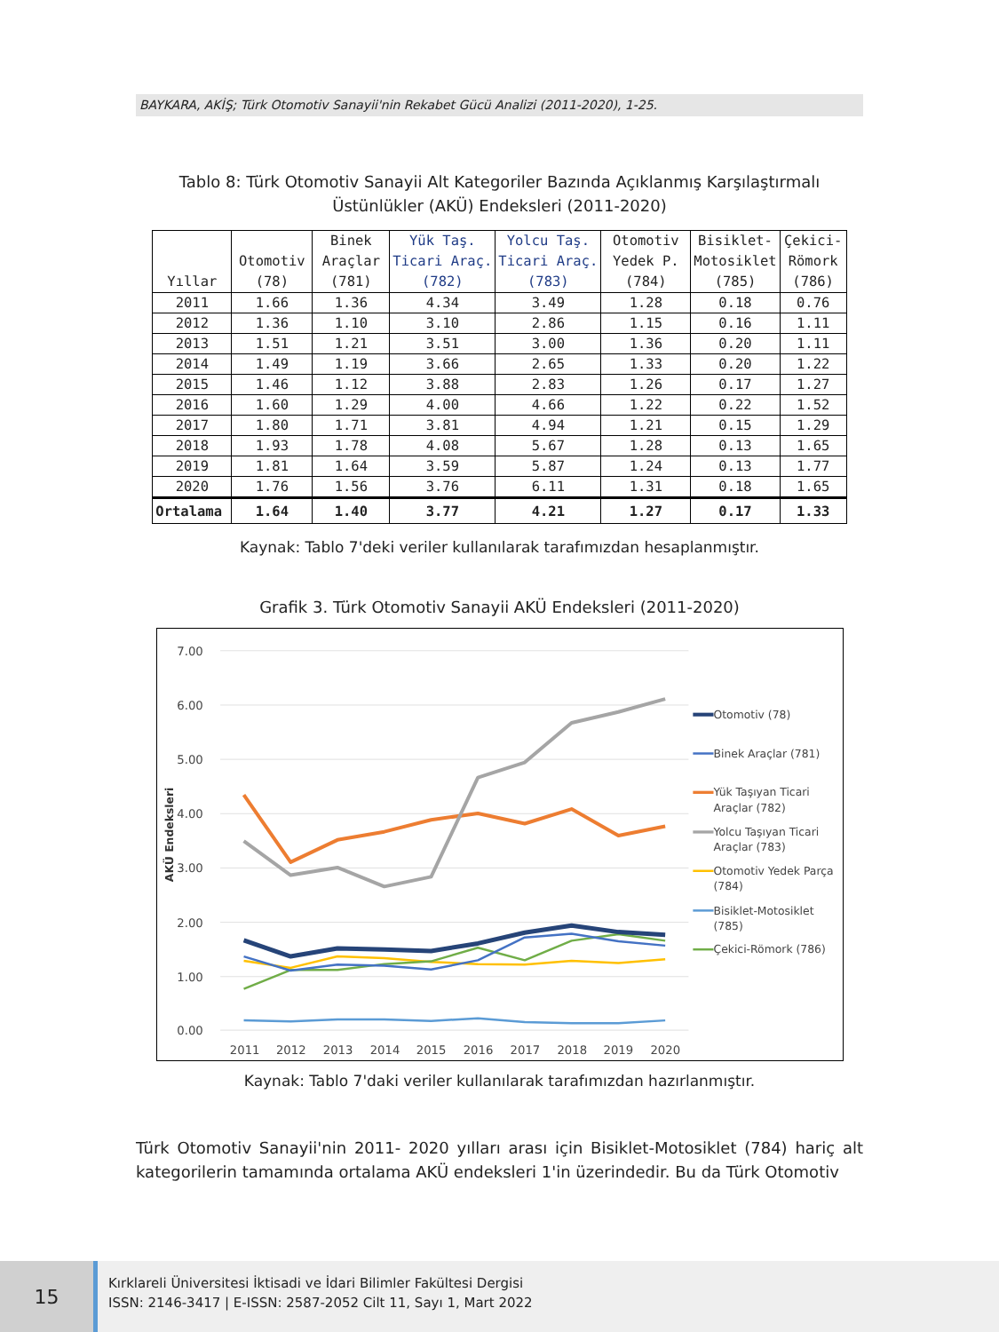BAYKARA, AKİŞ; Türk Otomotiv Sanayii'nin Rekabet Gücü Analizi (2011-2020), 1-25.
Tablo 8: Türk Otomotiv Sanayii Alt Kategoriler Bazında Açıklanmış Karşılaştırmalı Üstünlükler (AKÜ) Endeksleri (2011-2020)
| Yıllar | Otomotiv (78) | Binek Araçlar (781) | Yük Taş. Ticari Araç. (782) | Yolcu Taş. Ticari Araç. (783) | Otomotiv Yedek P. (784) | Bisiklet- Motosiklet (785) | Çekici- Römork (786) |
| --- | --- | --- | --- | --- | --- | --- | --- |
| 2011 | 1.66 | 1.36 | 4.34 | 3.49 | 1.28 | 0.18 | 0.76 |
| 2012 | 1.36 | 1.10 | 3.10 | 2.86 | 1.15 | 0.16 | 1.11 |
| 2013 | 1.51 | 1.21 | 3.51 | 3.00 | 1.36 | 0.20 | 1.11 |
| 2014 | 1.49 | 1.19 | 3.66 | 2.65 | 1.33 | 0.20 | 1.22 |
| 2015 | 1.46 | 1.12 | 3.88 | 2.83 | 1.26 | 0.17 | 1.27 |
| 2016 | 1.60 | 1.29 | 4.00 | 4.66 | 1.22 | 0.22 | 1.52 |
| 2017 | 1.80 | 1.71 | 3.81 | 4.94 | 1.21 | 0.15 | 1.29 |
| 2018 | 1.93 | 1.78 | 4.08 | 5.67 | 1.28 | 0.13 | 1.65 |
| 2019 | 1.81 | 1.64 | 3.59 | 5.87 | 1.24 | 0.13 | 1.77 |
| 2020 | 1.76 | 1.56 | 3.76 | 6.11 | 1.31 | 0.18 | 1.65 |
| Ortalama | 1.64 | 1.40 | 3.77 | 4.21 | 1.27 | 0.17 | 1.33 |
Kaynak: Tablo 7'deki veriler kullanılarak tarafımızdan hesaplanmıştır.
Grafik 3. Türk Otomotiv Sanayii AKÜ Endeksleri (2011-2020)
7.00
6.00
5.00
4.00
3.00
2.00
1.00
0.00
2011
2012
2013
2014
2015
2016
2017
2018
2019
2020
AKÜ Endeksleri
Otomotiv (78)
Binek Araçlar (781)
Yük Taşıyan Ticari
Araçlar (782)
Yolcu Taşıyan Ticari
Araçlar (783)
Otomotiv Yedek Parça
(784)
Bisiklet-Motosiklet
(785)
Çekici-Römork (786)
Kaynak: Tablo 7'daki veriler kullanılarak tarafımızdan hazırlanmıştır.
Türk Otomotiv Sanayii'nin 2011- 2020 yılları arası için Bisiklet-Motosiklet (784) hariç alt kategorilerin tamamında ortalama AKÜ endeksleri 1'in üzerindedir. Bu da Türk Otomotiv
15
Kırklareli Üniversitesi İktisadi ve İdari Bilimler Fakültesi Dergisi
ISSN: 2146-3417 | E-ISSN: 2587-2052 Cilt 11, Sayı 1, Mart 2022